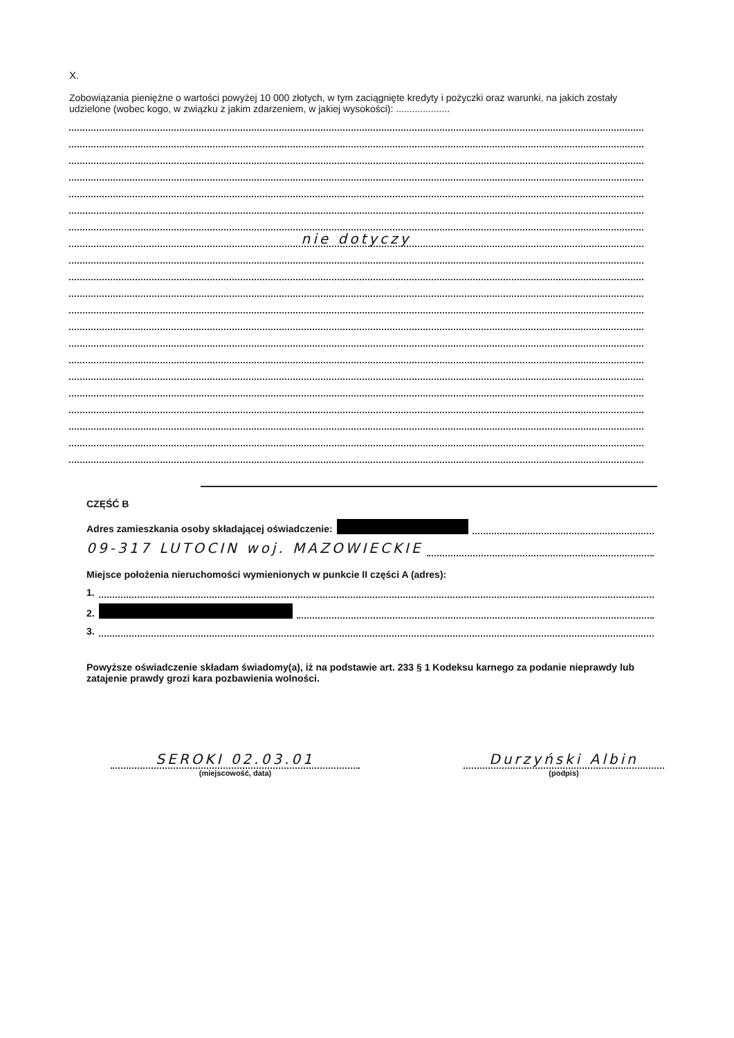X.
Zobowiązania pieniężne o wartości powyżej 10 000 złotych, w tym zaciągnięte kredyty i pożyczki oraz warunki, na jakich zostały udzielone (wobec kogo, w związku z jakim zdarzeniem, w jakiej wysokości): ....................
nie dotyczy
CZĘŚĆ B
Adres zamieszkania osoby składającej oświadczenie:
09-317 LUTOCIN woj. MAZOWIECKIE
Miejsce położenia nieruchomości wymienionych w punkcie II części A (adres):
1.
2.
3.
Powyższe oświadczenie składam świadomy(a), iż na podstawie art. 233 § 1 Kodeksu karnego za podanie nieprawdy lub zatajenie prawdy grozi kara pozbawienia wolności.
SEROKI 02.03.01
(miejscowość, data)
Durzyński Albin
(podpis)